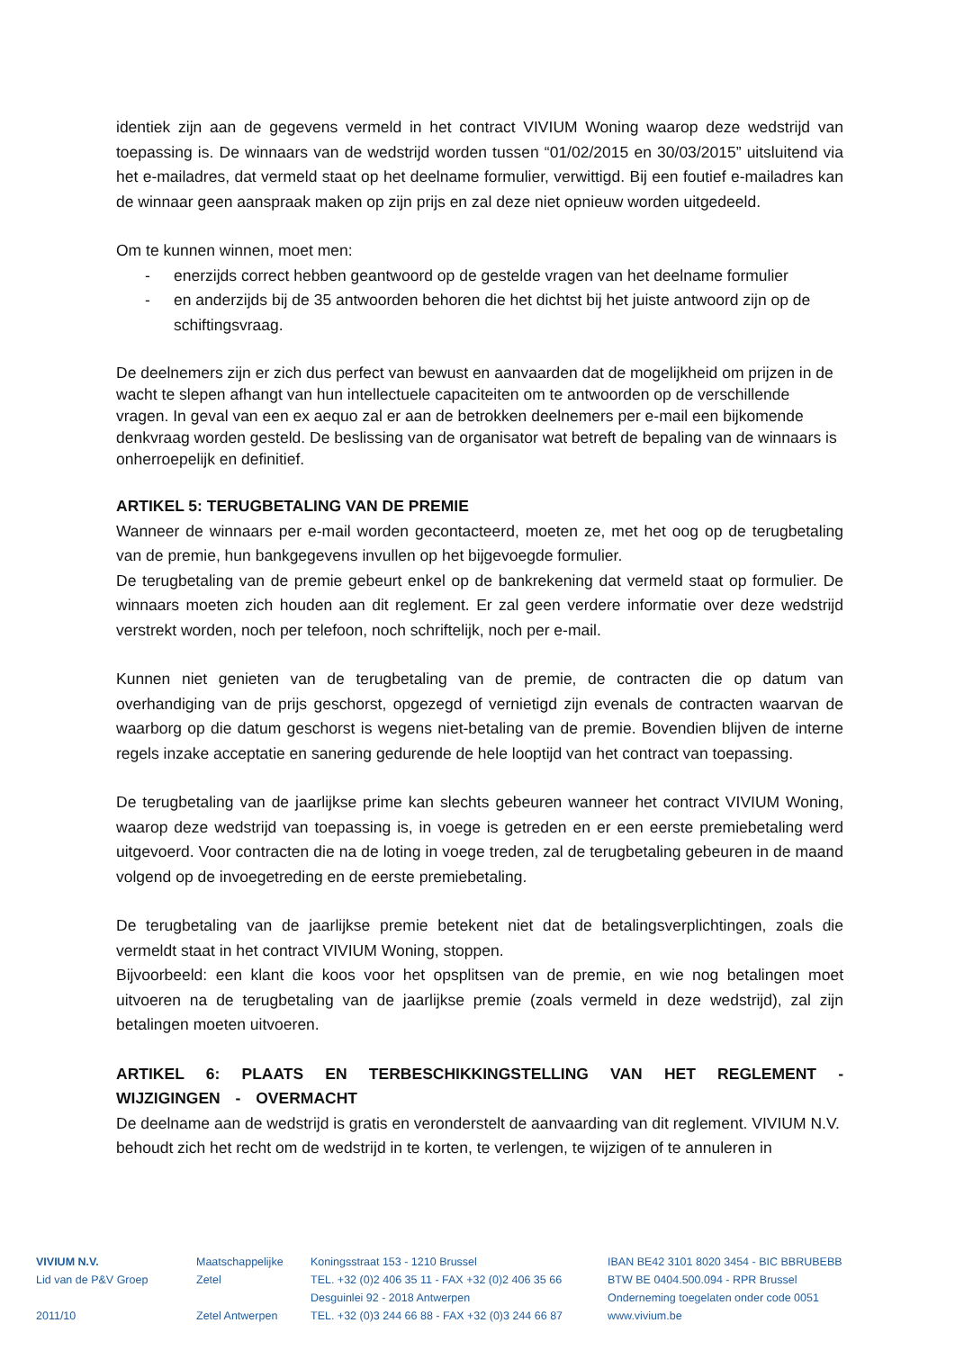identiek zijn aan de gegevens vermeld in het contract VIVIUM Woning waarop deze wedstrijd van toepassing is. De winnaars van de wedstrijd worden tussen “01/02/2015 en 30/03/2015” uitsluitend via het e-mailadres, dat vermeld staat op het deelname formulier, verwittigd. Bij een foutief e-mailadres kan de winnaar geen aanspraak maken op zijn prijs en zal deze niet opnieuw worden uitgedeeld.
Om te kunnen winnen, moet men:
- enerzijds correct hebben geantwoord op de gestelde vragen van het deelname formulier
- en anderzijds bij de 35 antwoorden behoren die het dichtst bij het juiste antwoord zijn op de schiftingsvraag.
De deelnemers zijn er zich dus perfect van bewust en aanvaarden dat de mogelijkheid om prijzen in de wacht te slepen afhangt van hun intellectuele capaciteiten om te antwoorden op de verschillende vragen. In geval van een ex aequo zal er aan de betrokken deelnemers per e-mail een bijkomende denkvraag worden gesteld. De beslissing van de organisator wat betreft de bepaling van de winnaars is onherroepelijk en definitief.
ARTIKEL 5: TERUGBETALING VAN DE PREMIE
Wanneer de winnaars per e-mail worden gecontacteerd, moeten ze, met het oog op de terugbetaling van de premie, hun bankgegevens invullen op het bijgevoegde formulier.
De terugbetaling van de premie gebeurt enkel op de bankrekening dat vermeld staat op formulier. De winnaars moeten zich houden aan dit reglement. Er zal geen verdere informatie over deze wedstrijd verstrekt worden, noch per telefoon, noch schriftelijk, noch per e-mail.
Kunnen niet genieten van de terugbetaling van de premie, de contracten die op datum van overhandiging van de prijs geschorst, opgezegd of vernietigd zijn evenals de contracten waarvan de waarborg op die datum geschorst is wegens niet-betaling van de premie. Bovendien blijven de interne regels inzake acceptatie en sanering gedurende de hele looptijd van het contract van toepassing.
De terugbetaling van de jaarlijkse prime kan slechts gebeuren wanneer het contract VIVIUM Woning, waarop deze wedstrijd van toepassing is, in voege is getreden en er een eerste premiebetaling werd uitgevoerd. Voor contracten die na de loting in voege treden, zal de terugbetaling gebeuren in de maand volgend op de invoegetreding en de eerste premiebetaling.
De terugbetaling van de jaarlijkse premie betekent niet dat de betalingsverplichtingen, zoals die vermeldt staat in het contract VIVIUM Woning, stoppen.
Bijvoorbeeld: een klant die koos voor het opsplitsen van de premie, en wie nog betalingen moet uitvoeren na de terugbetaling van de jaarlijkse premie (zoals vermeld in deze wedstrijd), zal zijn betalingen moeten uitvoeren.
ARTIKEL 6: PLAATS EN TERBESCHIKKINGSTELLING VAN HET REGLEMENT - WIJZIGINGEN - OVERMACHT
De deelname aan de wedstrijd is gratis en veronderstelt de aanvaarding van dit reglement. VIVIUM N.V. behoudt zich het recht om de wedstrijd in te korten, te verlengen, te wijzigen of te annuleren in
VIVIUM N.V.
Lid van de P&V Groep
2011/10
Maatschappelijke Zetel
Zetel Antwerpen
Koningsstraat 153 - 1210 Brussel
TEL. +32 (0)2 406 35 11 - FAX +32 (0)2 406 35 66
Desguinlei 92 - 2018 Antwerpen
TEL. +32 (0)3 244 66 88 - FAX +32 (0)3 244 66 87
IBAN BE42 3101 8020 3454 - BIC BBRUBEBB
BTW BE 0404.500.094 - RPR Brussel
Onderneming toegelaten onder code 0051
www.vivium.be